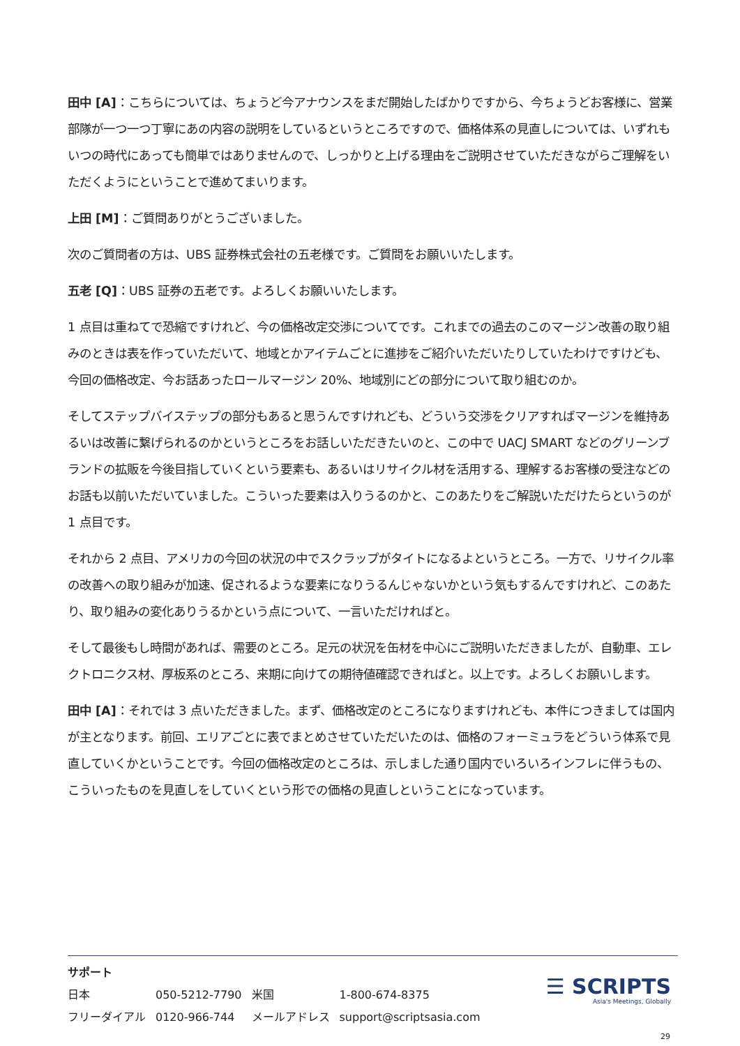田中 [A]：こちらについては、ちょうど今アナウンスをまだ開始したばかりですから、今ちょうどお客様に、営業部隊が一つ一つ丁寧にあの内容の説明をしているというところですので、価格体系の見直しについては、いずれもいつの時代にあっても簡単ではありませんので、しっかりと上げる理由をご説明させていただきながらご理解をいただくようにということで進めてまいります。
上田 [M]：ご質問ありがとうございました。
次のご質問者の方は、UBS 証券株式会社の五老様です。ご質問をお願いいたします。
五老 [Q]：UBS 証券の五老です。よろしくお願いいたします。
1 点目は重ねてで恐縮ですけれど、今の価格改定交渉についてです。これまでの過去のこのマージン改善の取り組みのときは表を作っていただいて、地域とかアイテムごとに進捗をご紹介いただいたりしていたわけですけども、今回の価格改定、今お話あったロールマージン 20%、地域別にどの部分について取り組むのか。
そしてステップバイステップの部分もあると思うんですけれども、どういう交渉をクリアすればマージンを維持あるいは改善に繋げられるのかというところをお話しいただきたいのと、この中で UACJ SMART などのグリーンブランドの拡販を今後目指していくという要素も、あるいはリサイクル材を活用する、理解するお客様の受注などのお話も以前いただいていました。こういった要素は入りうるのかと、このあたりをご解説いただけたらというのが 1 点目です。
それから 2 点目、アメリカの今回の状況の中でスクラップがタイトになるよというところ。一方で、リサイクル率の改善への取り組みが加速、促されるような要素になりうるんじゃないかという気もするんですけれど、このあたり、取り組みの変化ありうるかという点について、一言いただければと。
そして最後もし時間があれば、需要のところ。足元の状況を缶材を中心にご説明いただきましたが、自動車、エレクトロニクス材、厚板系のところ、来期に向けての期待値確認できればと。以上です。よろしくお願いします。
田中 [A]：それでは 3 点いただきました。まず、価格改定のところになりますけれども、本件につきましては国内が主となります。前回、エリアごとに表でまとめさせていただいたのは、価格のフォーミュラをどういう体系で見直していくかということです。今回の価格改定のところは、示しました通り国内でいろいろインフレに伴うもの、こういったものを見直しをしていくという形での価格の見直しということになっています。
サポート
| 日本 | 050-5212-7790 | 米国 | 1-800-674-8375 |
| フリーダイアル | 0120-966-744 | メールアドレス | support@scriptsasia.com |
☰ SCRIPTS
Asia's Meetings, Globally
29